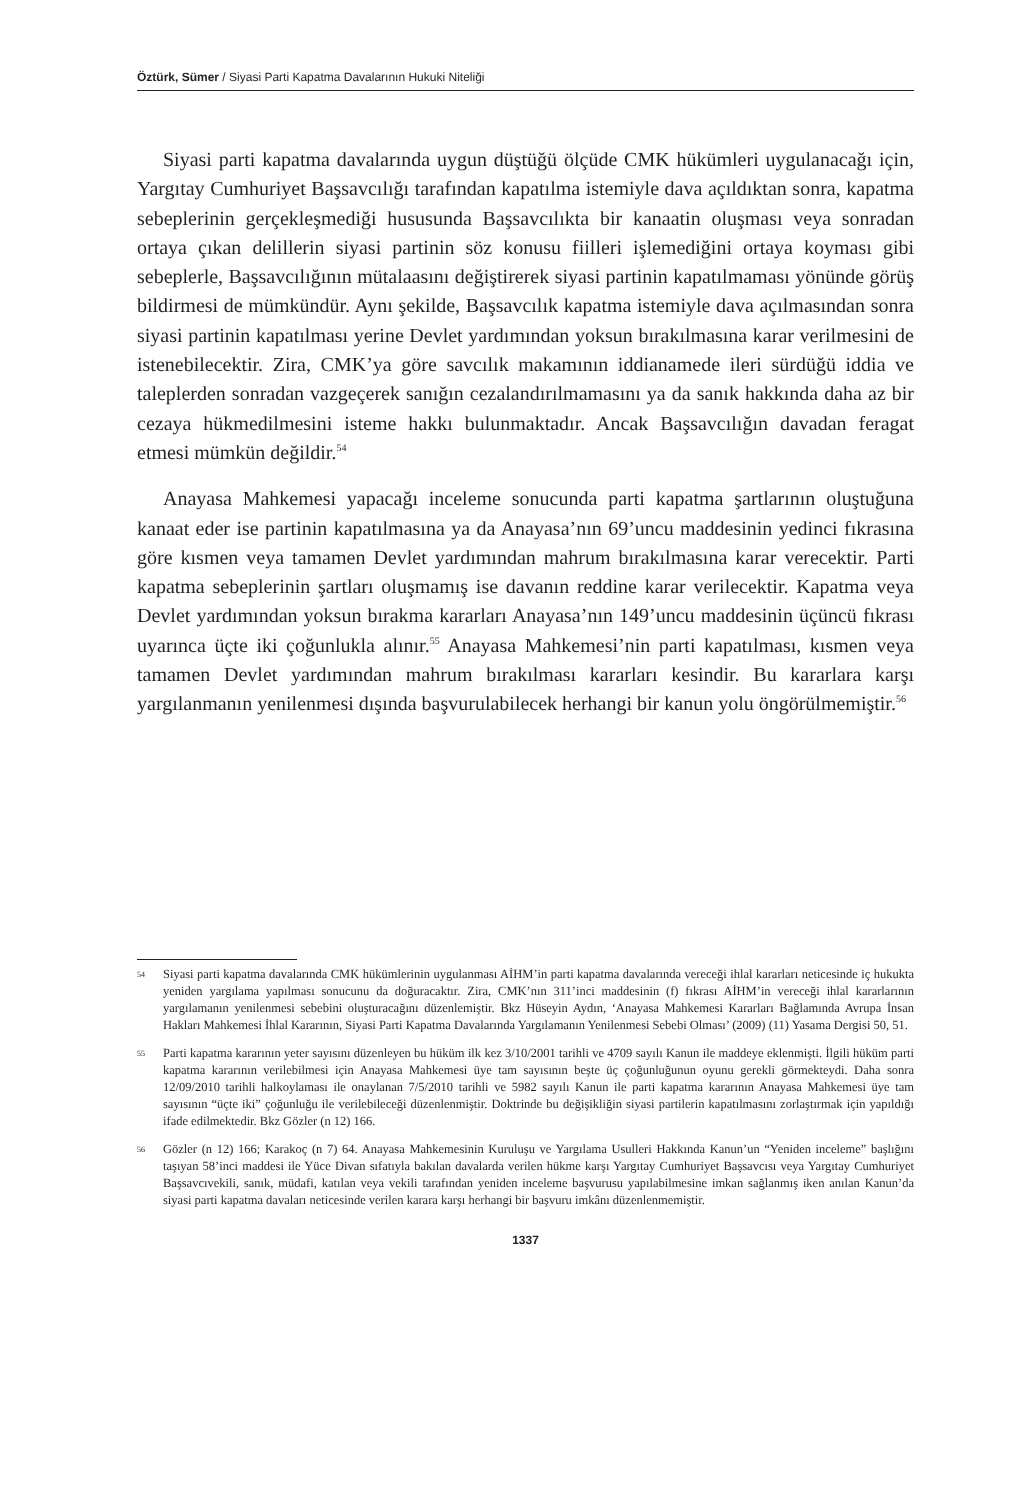Öztürk, Sümer / Siyasi Parti Kapatma Davalarının Hukuki Niteliği
Siyasi parti kapatma davalarında uygun düştüğü ölçüde CMK hükümleri uygulanacağı için, Yargıtay Cumhuriyet Başsavcılığı tarafından kapatılma istemiyle dava açıldıktan sonra, kapatma sebeplerinin gerçekleşmediği hususunda Başsavcılıkta bir kanaatin oluşması veya sonradan ortaya çıkan delillerin siyasi partinin söz konusu fiilleri işlemediğini ortaya koyması gibi sebeplerle, Başsavcılığının mütalaasını değiştirerek siyasi partinin kapatılmaması yönünde görüş bildirmesi de mümkündür. Aynı şekilde, Başsavcılık kapatma istemiyle dava açılmasından sonra siyasi partinin kapatılması yerine Devlet yardımından yoksun bırakılmasına karar verilmesini de istenebilecektir. Zira, CMK’ya göre savcılık makamının iddianamede ileri sürdüğü iddia ve taleplerden sonradan vazgeçerek sanığın cezalandırılmamasını ya da sanık hakkında daha az bir cezaya hükmedilmesini isteme hakkı bulunmaktadır. Ancak Başsavcılığın davadan feragat etmesi mümkün değildir.<sup>54</sup>
Anayasa Mahkemesi yapacağı inceleme sonucunda parti kapatma şartlarının oluştuğuna kanaat eder ise partinin kapatılmasına ya da Anayasa’nın 69’uncu maddesinin yedinci fıkrasına göre kısmen veya tamamen Devlet yardımından mahrum bırakılmasına karar verecektir. Parti kapatma sebeplerinin şartları oluşmamış ise davanın reddine karar verilecektir. Kapatma veya Devlet yardımından yoksun bırakma kararları Anayasa’nın 149’uncu maddesinin üçüncü fıkrası uyarınca üçte iki çoğunlukla alınır.<sup>55</sup> Anayasa Mahkemesi’nin parti kapatılması, kısmen veya tamamen Devlet yardımından mahrum bırakılması kararları kesindir. Bu kararlara karşı yargılanmanın yenilenmesi dışında başvurulabilecek herhangi bir kanun yolu öngörülmemiştir.<sup>56</sup>
54 Siyasi parti kapatma davalarında CMK hükümlerinin uygulanması AİHM’in parti kapatma davalarında vereceği ihlal kararları neticesinde iç hukukta yeniden yargılama yapılması sonucunu da doğuracaktır. Zira, CMK’nın 311’inci maddesinin (f) fıkrası AİHM’in vereceği ihlal kararlarının yargılamanın yenilenmesi sebebini oluşturacağını düzenlemiştir. Bkz Hüseyin Aydın, ‘Anayasa Mahkemesi Kararları Bağlamında Avrupa İnsan Hakları Mahkemesi İhlal Kararının, Siyasi Parti Kapatma Davalarında Yargılamanın Yenilenmesi Sebebi Olması’ (2009) (11) Yasama Dergisi 50, 51.
55 Parti kapatma kararının yeter sayısını düzenleyen bu hüküm ilk kez 3/10/2001 tarihli ve 4709 sayılı Kanun ile maddeye eklenmişti. İlgili hüküm parti kapatma kararının verilebilmesi için Anayasa Mahkemesi üye tam sayısının beşte üç çoğunluğunun oyunu gerekli görmekteydi. Daha sonra 12/09/2010 tarihli halkoylaması ile onaylanan 7/5/2010 tarihli ve 5982 sayılı Kanun ile parti kapatma kararının Anayasa Mahkemesi üye tam sayısının “üçte iki” çoğunluğu ile verilebileceği düzenlenmiştir. Doktrinde bu değişikliğin siyasi partilerin kapatılmasını zorlaştırmak için yapıldığı ifade edilmektedir. Bkz Gözler (n 12) 166.
56 Gözler (n 12) 166; Karakoç (n 7) 64. Anayasa Mahkemesinin Kuruluşu ve Yargılama Usulleri Hakkında Kanun’un “Yeniden inceleme” başlığını taşıyan 58’inci maddesi ile Yüce Divan sıfatıyla bakılan davalarda verilen hükme karşı Yargıtay Cumhuriyet Başsavcısı veya Yargıtay Cumhuriyet Başsavcıvekili, sanık, müdafi, katılan veya vekili tarafından yeniden inceleme başvurusu yapılabilmesine imkan sağlanmış iken anılan Kanun’da siyasi parti kapatma davaları neticesinde verilen karara karşı herhangi bir başvuru imkânı düzenlenmemiştir.
1337